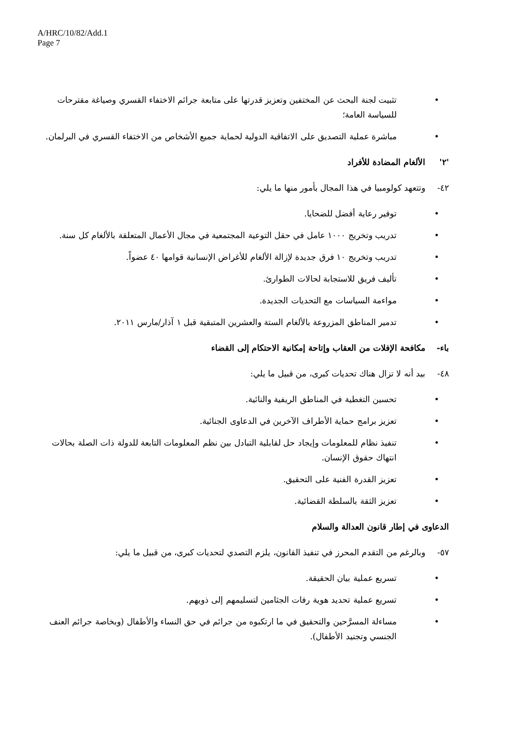A/HRC/10/82/Add.1
Page 7
• تثبيت لجنة البحث عن المختفين وتعزيز قدرتها على متابعة جرائم الاختفاء القسري وصياغة مقترحات للسياسة العامة؛
• مباشرة عملية التصديق على الاتفاقية الدولية لحماية جميع الأشخاص من الاختفاء القسري في البرلمان.
'٢' الألغام المضادة للأفراد
٤٢- وتتعهد كولومبيا في هذا المجال بأمور منها ما يلي:
• توفير رعاية أفضل للضحايا.
• تدريب وتخريج ١٠٠٠ عامل في حقل التوعية المجتمعية في مجال الأعمال المتعلقة بالألغام كل سنة.
• تدريب وتخريج ١٠ فرق جديدة لإزالة الألغام للأغراض الإنسانية قوامها ٤٠ عضواً.
• تأليف فريق للاستجابة لحالات الطوارئ.
• مواءمة السياسات مع التحديات الجديدة.
• تدمير المناطق المزروعة بالألغام الستة والعشرين المتبقية قبل ١ آذار/مارس ٢٠١١.
باء- مكافحة الإفلات من العقاب وإتاحة إمكانية الاحتكام إلى القضاء
٤٨- بيد أنه لا تزال هناك تحديات كبرى، من قبيل ما يلي:
• تحسين التغطية في المناطق الريفية والنائية.
• تعزيز برامج حماية الأطراف الآخرين في الدعاوى الجنائية.
• تنفيذ نظام للمعلومات وإيجاد حل لقابلية التبادل بين نظم المعلومات التابعة للدولة ذات الصلة بحالات انتهاك حقوق الإنسان.
• تعزيز القدرة الفنية على التحقيق.
• تعزيز الثقة بالسلطة القضائية.
الدعاوى في إطار قانون العدالة والسلام
٥٧- وبالرغم من التقدم المحرز في تنفيذ القانون، يلزم التصدي لتحديات كبرى، من قبيل ما يلي:
• تسريع عملية بيان الحقيقة.
• تسريع عملية تحديد هوية رفات الجثامين لتسليمهم إلى ذويهم.
• مساءلة المسرَّحين والتحقيق في ما ارتكبوه من جرائم في حق النساء والأطفال (وبخاصة جرائم العنف الجنسي وتجنيد الأطفال).